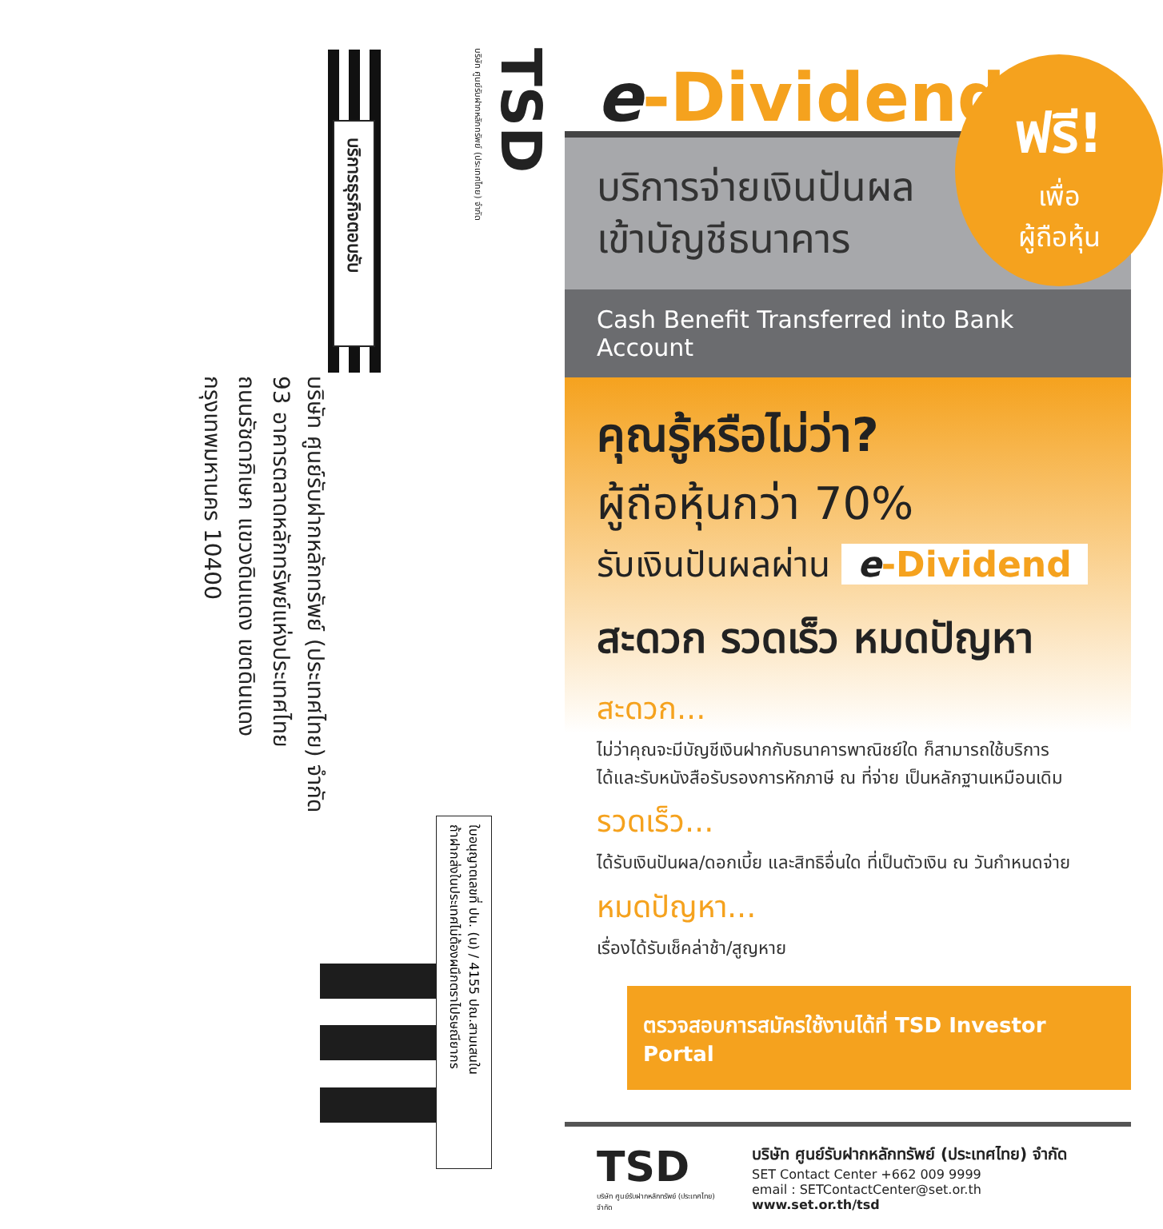TSD
บริษัท ศูนย์รับฝากหลักทรัพย์ (ประเทศไทย) จำกัด
บริการธุรกิจตอบรับ
บริษัท ศูนย์รับฝากหลักทรัพย์ (ประเทศไทย) จำกัด
93 อาคารตลาดหลักทรัพย์แห่งประเทศไทย
ถนนรัชดาภิเษก แขวงดินแดง เขตดินแดง
กรุงเทพมหานคร 10400
ใบอนุญาตเลขที่ ปน. (น) / 4155 ปณ.สามเสนใน
ถ้าฝากส่งในประเทศไม่ต้องผนึกตราไปรษณียากร
e-Dividend
ฟรี!
เพื่อ
ผู้ถือหุ้น
บริการจ่ายเงินปันผล
เข้าบัญชีธนาคาร
Cash Benefit Transferred into Bank Account
คุณรู้หรือไม่ว่า?
ผู้ถือหุ้นกว่า 70%
รับเงินปันผลผ่าน e-Dividend
สะดวก รวดเร็ว หมดปัญหา
สะดวก...
ไม่ว่าคุณจะมีบัญชีเงินฝากกับธนาคารพาณิชย์ใด ก็สามารถใช้บริการ
ได้และรับหนังสือรับรองการหักภาษี ณ ที่จ่าย เป็นหลักฐานเหมือนเดิม
รวดเร็ว...
ได้รับเงินปันผล/ดอกเบี้ย และสิทธิอื่นใด ที่เป็นตัวเงิน ณ วันกำหนดจ่าย
หมดปัญหา...
เรื่องได้รับเช็คล่าช้า/สูญหาย
ตรวจสอบการสมัครใช้งานได้ที่ TSD Investor Portal
TSD
บริษัท ศูนย์รับฝากหลักทรัพย์ (ประเทศไทย) จำกัด
บริษัท ศูนย์รับฝากหลักทรัพย์ (ประเทศไทย) จำกัด
SET Contact Center +662 009 9999
email : SETContactCenter@set.or.th www.set.or.th/tsd